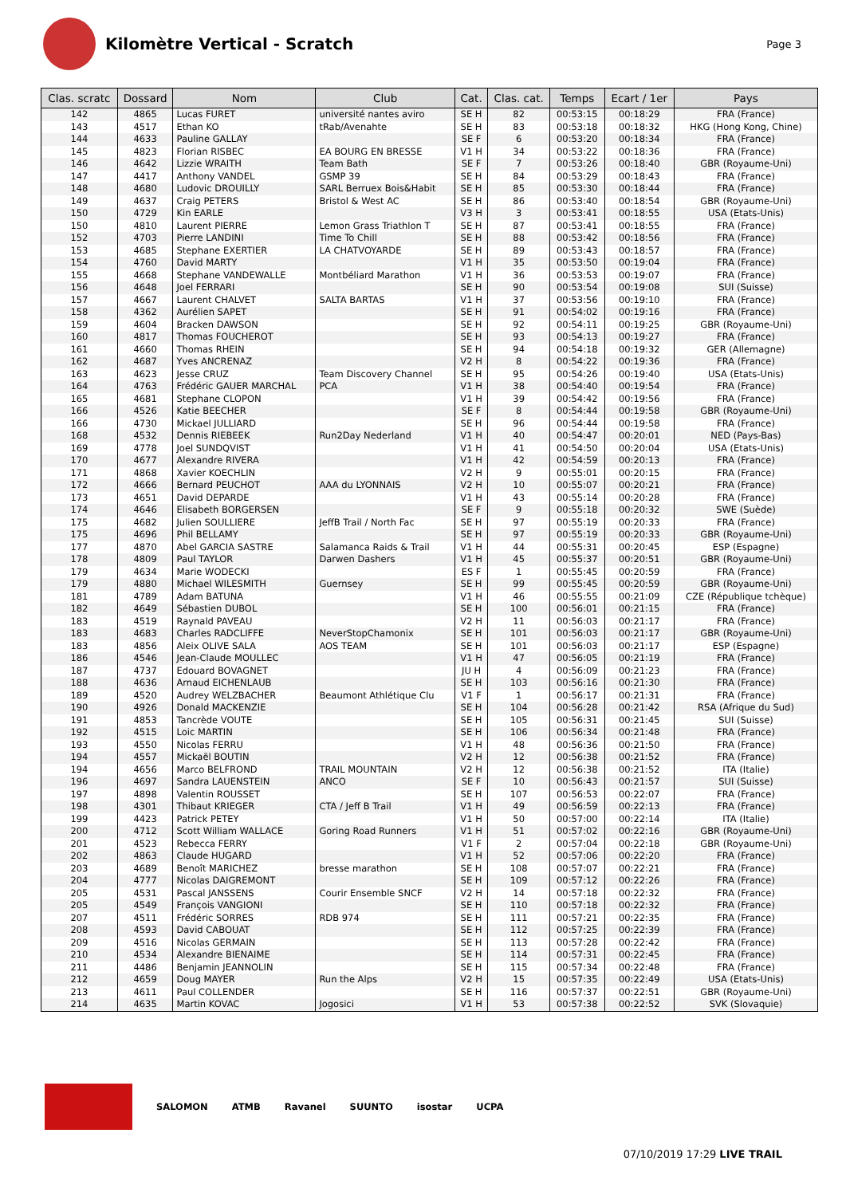Kilomètre Vertical - Scratch
Page 3
| Clas. scratc | Dossard | Nom | Club | Cat. | Clas. cat. | Temps | Ecart / 1er | Pays |
| --- | --- | --- | --- | --- | --- | --- | --- | --- |
| 142 | 4865 | Lucas FURET | université nantes aviro | SE H | 82 | 00:53:15 | 00:18:29 | FRA (France) |
| 143 | 4517 | Ethan KO | tRab/Avenahte | SE H | 83 | 00:53:18 | 00:18:32 | HKG (Hong Kong, Chine) |
| 144 | 4633 | Pauline GALLAY | | SE F | 6 | 00:53:20 | 00:18:34 | FRA (France) |
| 145 | 4823 | Florian RISBEC | EA BOURG EN BRESSE | V1 H | 34 | 00:53:22 | 00:18:36 | FRA (France) |
| 146 | 4642 | Lizzie WRAITH | Team Bath | SE F | 7 | 00:53:26 | 00:18:40 | GBR (Royaume-Uni) |
| 147 | 4417 | Anthony VANDEL | GSMP 39 | SE H | 84 | 00:53:29 | 00:18:43 | FRA (France) |
| 148 | 4680 | Ludovic DROUILLY | SARL Berruex Bois&Habit | SE H | 85 | 00:53:30 | 00:18:44 | FRA (France) |
| 149 | 4637 | Craig PETERS | Bristol & West AC | SE H | 86 | 00:53:40 | 00:18:54 | GBR (Royaume-Uni) |
| 150 | 4729 | Kin EARLE | | V3 H | 3 | 00:53:41 | 00:18:55 | USA (Etats-Unis) |
| 150 | 4810 | Laurent PIERRE | Lemon Grass Triathlon T | SE H | 87 | 00:53:41 | 00:18:55 | FRA (France) |
| 152 | 4703 | Pierre LANDINI | Time To Chill | SE H | 88 | 00:53:42 | 00:18:56 | FRA (France) |
| 153 | 4685 | Stephane EXERTIER | LA CHATVOYARDE | SE H | 89 | 00:53:43 | 00:18:57 | FRA (France) |
| 154 | 4760 | David MARTY | | V1 H | 35 | 00:53:50 | 00:19:04 | FRA (France) |
| 155 | 4668 | Stephane VANDEWALLE | Montbéliard Marathon | V1 H | 36 | 00:53:53 | 00:19:07 | FRA (France) |
| 156 | 4648 | Joel FERRARI | | SE H | 90 | 00:53:54 | 00:19:08 | SUI (Suisse) |
| 157 | 4667 | Laurent CHALVET | SALTA BARTAS | V1 H | 37 | 00:53:56 | 00:19:10 | FRA (France) |
| 158 | 4362 | Aurélien SAPET | | SE H | 91 | 00:54:02 | 00:19:16 | FRA (France) |
| 159 | 4604 | Bracken DAWSON | | SE H | 92 | 00:54:11 | 00:19:25 | GBR (Royaume-Uni) |
| 160 | 4817 | Thomas FOUCHEROT | | SE H | 93 | 00:54:13 | 00:19:27 | FRA (France) |
| 161 | 4660 | Thomas RHEIN | | SE H | 94 | 00:54:18 | 00:19:32 | GER (Allemagne) |
| 162 | 4687 | Yves ANCRENAZ | | V2 H | 8 | 00:54:22 | 00:19:36 | FRA (France) |
| 163 | 4623 | Jesse CRUZ | Team Discovery Channel | SE H | 95 | 00:54:26 | 00:19:40 | USA (Etats-Unis) |
| 164 | 4763 | Frédéric GAUER MARCHAL | PCA | V1 H | 38 | 00:54:40 | 00:19:54 | FRA (France) |
| 165 | 4681 | Stephane CLOPON | | V1 H | 39 | 00:54:42 | 00:19:56 | FRA (France) |
| 166 | 4526 | Katie BEECHER | | SE F | 8 | 00:54:44 | 00:19:58 | GBR (Royaume-Uni) |
| 166 | 4730 | Mickael JULLIARD | | SE H | 96 | 00:54:44 | 00:19:58 | FRA (France) |
| 168 | 4532 | Dennis RIEBEEK | Run2Day Nederland | V1 H | 40 | 00:54:47 | 00:20:01 | NED (Pays-Bas) |
| 169 | 4778 | Joel SUNDQVIST | | V1 H | 41 | 00:54:50 | 00:20:04 | USA (Etats-Unis) |
| 170 | 4677 | Alexandre RIVERA | | V1 H | 42 | 00:54:59 | 00:20:13 | FRA (France) |
| 171 | 4868 | Xavier KOECHLIN | | V2 H | 9 | 00:55:01 | 00:20:15 | FRA (France) |
| 172 | 4666 | Bernard PEUCHOT | AAA du LYONNAIS | V2 H | 10 | 00:55:07 | 00:20:21 | FRA (France) |
| 173 | 4651 | David DEPARDE | | V1 H | 43 | 00:55:14 | 00:20:28 | FRA (France) |
| 174 | 4646 | Elisabeth BORGERSEN | | SE F | 9 | 00:55:18 | 00:20:32 | SWE (Suède) |
| 175 | 4682 | Julien SOULLIERE | JeffB Trail / North Fac | SE H | 97 | 00:55:19 | 00:20:33 | FRA (France) |
| 175 | 4696 | Phil BELLAMY | | SE H | 97 | 00:55:19 | 00:20:33 | GBR (Royaume-Uni) |
| 177 | 4870 | Abel GARCIA SASTRE | Salamanca Raids & Trail | V1 H | 44 | 00:55:31 | 00:20:45 | ESP (Espagne) |
| 178 | 4809 | Paul TAYLOR | Darwen Dashers | V1 H | 45 | 00:55:37 | 00:20:51 | GBR (Royaume-Uni) |
| 179 | 4634 | Marie WODECKI | | ES F | 1 | 00:55:45 | 00:20:59 | FRA (France) |
| 179 | 4880 | Michael WILESMITH | Guernsey | SE H | 99 | 00:55:45 | 00:20:59 | GBR (Royaume-Uni) |
| 181 | 4789 | Adam BATUNA | | V1 H | 46 | 00:55:55 | 00:21:09 | CZE (République tchèque) |
| 182 | 4649 | Sébastien DUBOL | | SE H | 100 | 00:56:01 | 00:21:15 | FRA (France) |
| 183 | 4519 | Raynald PAVEAU | | V2 H | 11 | 00:56:03 | 00:21:17 | FRA (France) |
| 183 | 4683 | Charles RADCLIFFE | NeverStopChamonix | SE H | 101 | 00:56:03 | 00:21:17 | GBR (Royaume-Uni) |
| 183 | 4856 | Aleix OLIVE SALA | AOS TEAM | SE H | 101 | 00:56:03 | 00:21:17 | ESP (Espagne) |
| 186 | 4546 | Jean-Claude MOULLEC | | V1 H | 47 | 00:56:05 | 00:21:19 | FRA (France) |
| 187 | 4737 | Edouard BOVAGNET | | JU H | 4 | 00:56:09 | 00:21:23 | FRA (France) |
| 188 | 4636 | Arnaud EICHENLAUB | | SE H | 103 | 00:56:16 | 00:21:30 | FRA (France) |
| 189 | 4520 | Audrey WELZBACHER | Beaumont Athlétique Clu | V1 F | 1 | 00:56:17 | 00:21:31 | FRA (France) |
| 190 | 4926 | Donald MACKENZIE | | SE H | 104 | 00:56:28 | 00:21:42 | RSA (Afrique du Sud) |
| 191 | 4853 | Tancrède VOUTE | | SE H | 105 | 00:56:31 | 00:21:45 | SUI (Suisse) |
| 192 | 4515 | Loic MARTIN | | SE H | 106 | 00:56:34 | 00:21:48 | FRA (France) |
| 193 | 4550 | Nicolas FERRU | | V1 H | 48 | 00:56:36 | 00:21:50 | FRA (France) |
| 194 | 4557 | Mickaël BOUTIN | | V2 H | 12 | 00:56:38 | 00:21:52 | FRA (France) |
| 194 | 4656 | Marco BELFROND | TRAIL MOUNTAIN | V2 H | 12 | 00:56:38 | 00:21:52 | ITA (Italie) |
| 196 | 4697 | Sandra LAUENSTEIN | ANCO | SE F | 10 | 00:56:43 | 00:21:57 | SUI (Suisse) |
| 197 | 4898 | Valentin ROUSSET | | SE H | 107 | 00:56:53 | 00:22:07 | FRA (France) |
| 198 | 4301 | Thibaut KRIEGER | CTA / Jeff B Trail | V1 H | 49 | 00:56:59 | 00:22:13 | FRA (France) |
| 199 | 4423 | Patrick PETEY | | V1 H | 50 | 00:57:00 | 00:22:14 | ITA (Italie) |
| 200 | 4712 | Scott William WALLACE | Goring Road Runners | V1 H | 51 | 00:57:02 | 00:22:16 | GBR (Royaume-Uni) |
| 201 | 4523 | Rebecca FERRY | | V1 F | 2 | 00:57:04 | 00:22:18 | GBR (Royaume-Uni) |
| 202 | 4863 | Claude HUGARD | | V1 H | 52 | 00:57:06 | 00:22:20 | FRA (France) |
| 203 | 4689 | Benoît MARICHEZ | bresse marathon | SE H | 108 | 00:57:07 | 00:22:21 | FRA (France) |
| 204 | 4777 | Nicolas DAIGREMONT | | SE H | 109 | 00:57:12 | 00:22:26 | FRA (France) |
| 205 | 4531 | Pascal JANSSENS | Courir Ensemble SNCF | V2 H | 14 | 00:57:18 | 00:22:32 | FRA (France) |
| 205 | 4549 | François VANGIONI | | SE H | 110 | 00:57:18 | 00:22:32 | FRA (France) |
| 207 | 4511 | Frédéric SORRES | RDB 974 | SE H | 111 | 00:57:21 | 00:22:35 | FRA (France) |
| 208 | 4593 | David CABOUAT | | SE H | 112 | 00:57:25 | 00:22:39 | FRA (France) |
| 209 | 4516 | Nicolas GERMAIN | | SE H | 113 | 00:57:28 | 00:22:42 | FRA (France) |
| 210 | 4534 | Alexandre BIENAIME | | SE H | 114 | 00:57:31 | 00:22:45 | FRA (France) |
| 211 | 4486 | Benjamin JEANNOLIN | | SE H | 115 | 00:57:34 | 00:22:48 | FRA (France) |
| 212 | 4659 | Doug MAYER | Run the Alps | V2 H | 15 | 00:57:35 | 00:22:49 | USA (Etats-Unis) |
| 213 | 4611 | Paul COLLENDER | | SE H | 116 | 00:57:37 | 00:22:51 | GBR (Royaume-Uni) |
| 214 | 4635 | Martin KOVAC | Jogosici | V1 H | 53 | 00:57:38 | 00:22:52 | SVK (Slovaquie) |
SALOMON ATMB Ravanel SUUNTO isostar UCPA
07/10/2019 17:29 LIVE TRAIL